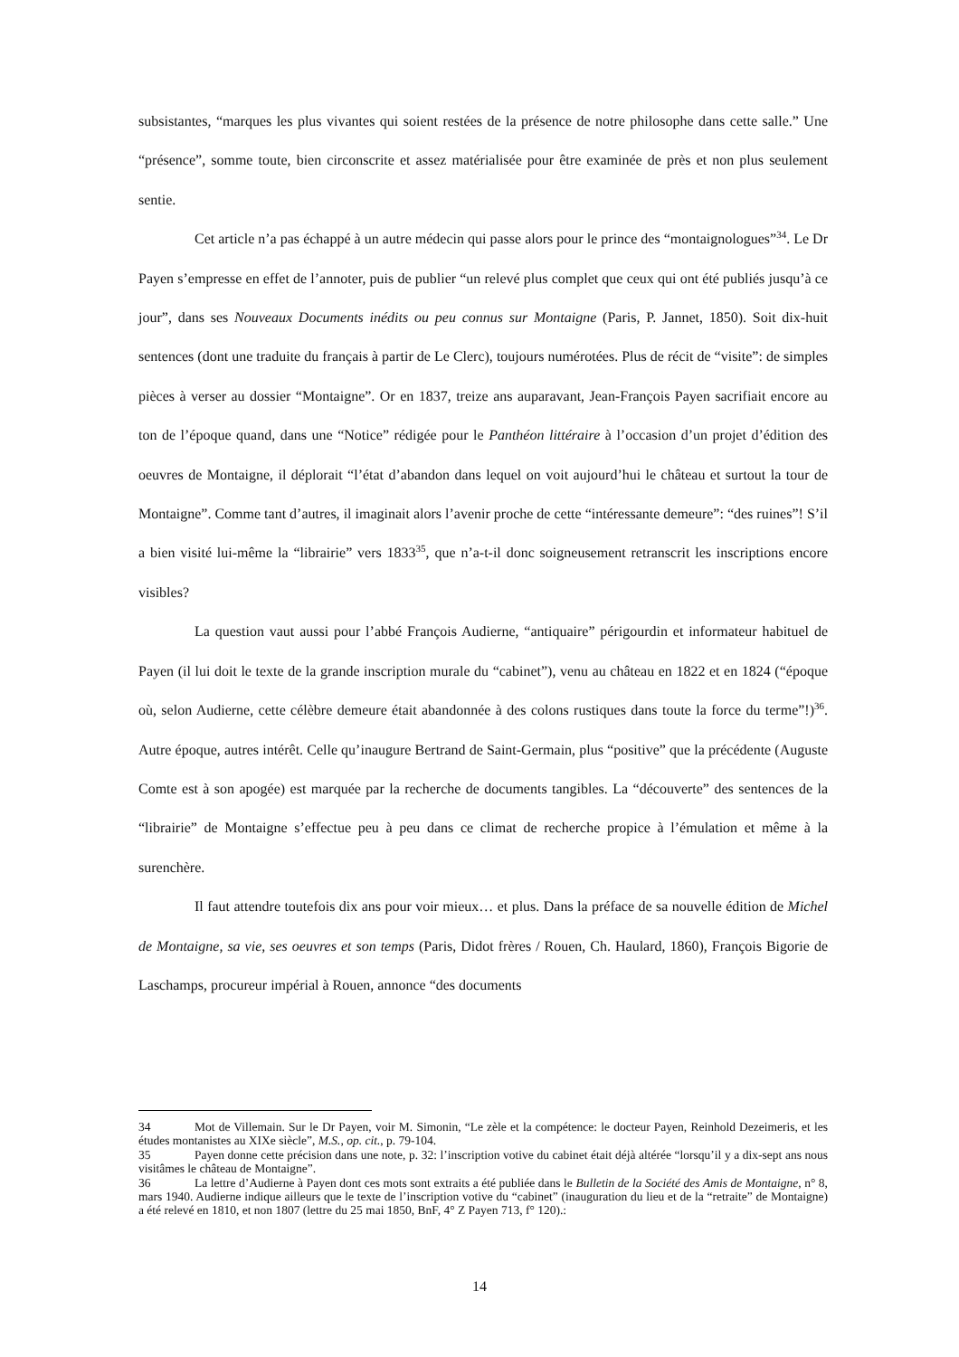subsistantes, “marques les plus vivantes qui soient restées de la présence de notre philosophe dans cette salle.” Une “présence”, somme toute, bien circonscrite et assez matérialisée pour être examinée de près et non plus seulement sentie.
Cet article n’a pas échappé à un autre médecin qui passe alors pour le prince des “montaignologues”<sup>34</sup>. Le Dr Payen s’empresse en effet de l’annoter, puis de publier “un relevé plus complet que ceux qui ont été publiés jusqu’à ce jour”, dans ses Nouveaux Documents inédits ou peu connus sur Montaigne (Paris, P. Jannet, 1850). Soit dix-huit sentences (dont une traduite du français à partir de Le Clerc), toujours numérotées. Plus de récit de “visite”: de simples pièces à verser au dossier “Montaigne”. Or en 1837, treize ans auparavant, Jean-François Payen sacrifiait encore au ton de l’époque quand, dans une “Notice” rédigée pour le Panthéon littéraire à l’occasion d’un projet d’édition des oeuvres de Montaigne, il déplorait “l’état d’abandon dans lequel on voit aujourd’hui le château et surtout la tour de Montaigne”. Comme tant d’autres, il imaginait alors l’avenir proche de cette “intéressante demeure”: “des ruines”! S’il a bien visité lui-même la “librairie” vers 1833<sup>35</sup>, que n’a-t-il donc soigneusement retranscrit les inscriptions encore visibles?
La question vaut aussi pour l’abbé François Audierne, “antiquaire” périgourdin et informateur habituel de Payen (il lui doit le texte de la grande inscription murale du “cabinet”), venu au château en 1822 et en 1824 (“époque où, selon Audierne, cette célèbre demeure était abandonnée à des colons rustiques dans toute la force du terme”!)<sup>36</sup>. Autre époque, autres intérêt. Celle qu’inaugure Bertrand de Saint-Germain, plus “positive” que la précédente (Auguste Comte est à son apogée) est marquée par la recherche de documents tangibles. La “découverte” des sentences de la “librairie” de Montaigne s’effectue peu à peu dans ce climat de recherche propice à l’émulation et même à la surenchère.
Il faut attendre toutefois dix ans pour voir mieux… et plus. Dans la préface de sa nouvelle édition de Michel de Montaigne, sa vie, ses oeuvres et son temps (Paris, Didot frères / Rouen, Ch. Haulard, 1860), François Bigorie de Laschamps, procureur impérial à Rouen, annonce “des documents
34 Mot de Villemain. Sur le Dr Payen, voir M. Simonin, “Le zèle et la compétence: le docteur Payen, Reinhold Dezeimeris, et les études montanistes au XIXe siècle”, M.S., op. cit., p. 79-104.
35 Payen donne cette précision dans une note, p. 32: l’inscription votive du cabinet était déjà altérée “lorsqu’il y a dix-sept ans nous visitâmes le château de Montaigne”.
36 La lettre d’Audierne à Payen dont ces mots sont extraits a été publiée dans le Bulletin de la Société des Amis de Montaigne, n° 8, mars 1940. Audierne indique ailleurs que le texte de l’inscription votive du “cabinet” (inauguration du lieu et de la “retraite” de Montaigne) a été relevé en 1810, et non 1807 (lettre du 25 mai 1850, BnF, 4° Z Payen 713, f° 120).:
14